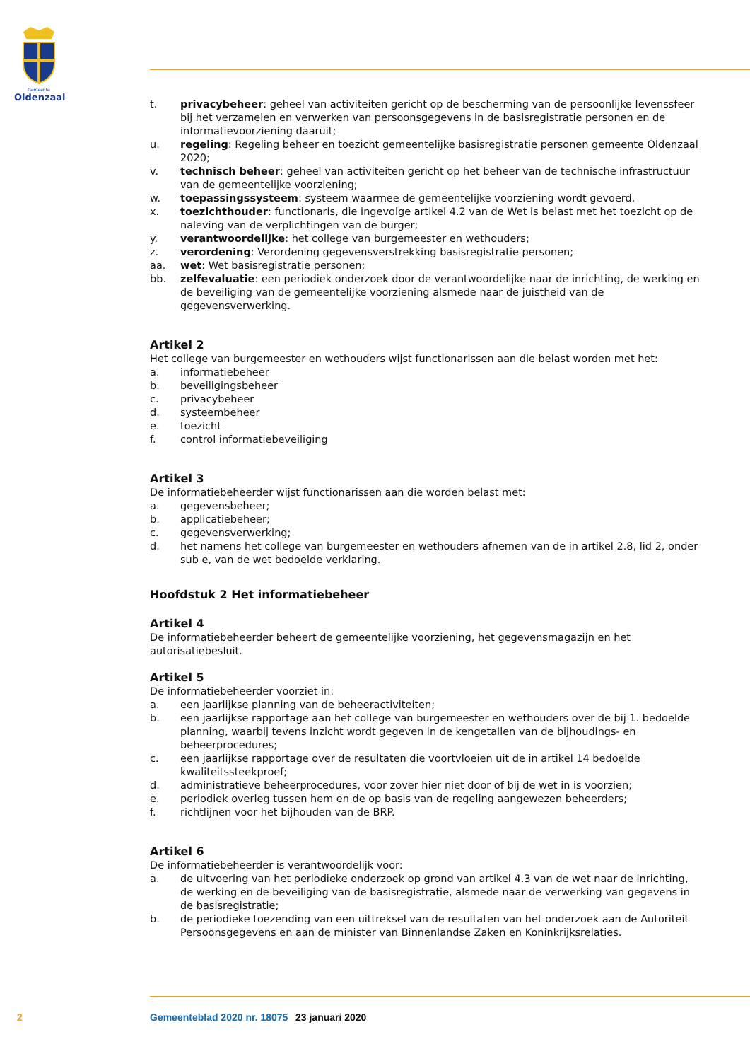Gemeente
Oldenzaal
t. privacybeheer: geheel van activiteiten gericht op de bescherming van de persoonlijke levenssfeer bij het verzamelen en verwerken van persoonsgegevens in de basisregistratie personen en de informatievoorziening daaruit;
u. regeling: Regeling beheer en toezicht gemeentelijke basisregistratie personen gemeente Oldenzaal 2020;
v. technisch beheer: geheel van activiteiten gericht op het beheer van de technische infrastructuur van de gemeentelijke voorziening;
w. toepassingssysteem: systeem waarmee de gemeentelijke voorziening wordt gevoerd.
x. toezichthouder: functionaris, die ingevolge artikel 4.2 van de Wet is belast met het toezicht op de naleving van de verplichtingen van de burger;
y. verantwoordelijke: het college van burgemeester en wethouders;
z. verordening: Verordening gegevensverstrekking basisregistratie personen;
aa. wet: Wet basisregistratie personen;
bb. zelfevaluatie: een periodiek onderzoek door de verantwoordelijke naar de inrichting, de werking en de beveiliging van de gemeentelijke voorziening alsmede naar de juistheid van de gegevensverwerking.
Artikel 2
Het college van burgemeester en wethouders wijst functionarissen aan die belast worden met het:
a. informatiebeheer
b. beveiligingsbeheer
c. privacybeheer
d. systeembeheer
e. toezicht
f. control informatiebeveiliging
Artikel 3
De informatiebeheerder wijst functionarissen aan die worden belast met:
a. gegevensbeheer;
b. applicatiebeheer;
c. gegevensverwerking;
d. het namens het college van burgemeester en wethouders afnemen van de in artikel 2.8, lid 2, onder sub e, van de wet bedoelde verklaring.
Hoofdstuk 2 Het informatiebeheer
Artikel 4
De informatiebeheerder beheert de gemeentelijke voorziening, het gegevensmagazijn en het autorisatiebesluit.
Artikel 5
De informatiebeheerder voorziet in:
a. een jaarlijkse planning van de beheeractiviteiten;
b. een jaarlijkse rapportage aan het college van burgemeester en wethouders over de bij 1. bedoelde planning, waarbij tevens inzicht wordt gegeven in de kengetallen van de bijhoudings- en beheerprocedures;
c. een jaarlijkse rapportage over de resultaten die voortvloeien uit de in artikel 14 bedoelde kwaliteitssteekproef;
d. administratieve beheerprocedures, voor zover hier niet door of bij de wet in is voorzien;
e. periodiek overleg tussen hem en de op basis van de regeling aangewezen beheerders;
f. richtlijnen voor het bijhouden van de BRP.
Artikel 6
De informatiebeheerder is verantwoordelijk voor:
a. de uitvoering van het periodieke onderzoek op grond van artikel 4.3 van de wet naar de inrichting, de werking en de beveiliging van de basisregistratie, alsmede naar de verwerking van gegevens in de basisregistratie;
b. de periodieke toezending van een uittreksel van de resultaten van het onderzoek aan de Autoriteit Persoonsgegevens en aan de minister van Binnenlandse Zaken en Koninkrijksrelaties.
2 Gemeenteblad 2020 nr. 18075 23 januari 2020